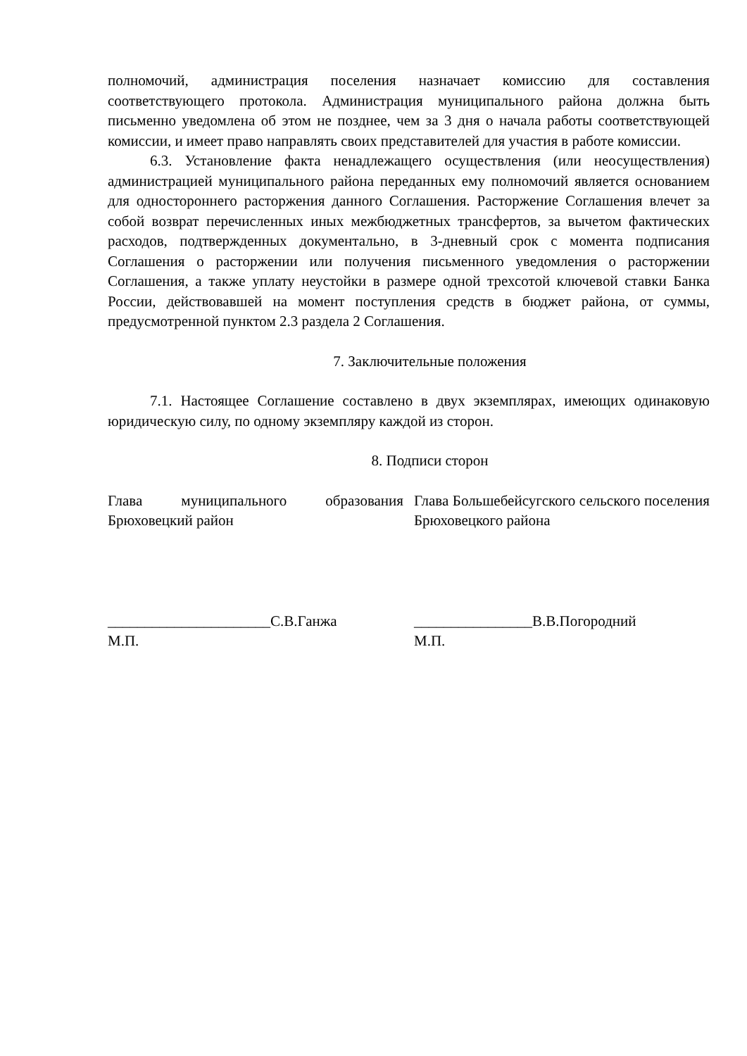полномочий, администрация поселения назначает комиссию для составления соответствующего протокола. Администрация муниципального района должна быть письменно уведомлена об этом не позднее, чем за 3 дня о начала работы соответствующей комиссии, и имеет право направлять своих представителей для участия в работе комиссии.
6.3. Установление факта ненадлежащего осуществления (или неосуществления) администрацией муниципального района переданных ему полномочий является основанием для одностороннего расторжения данного Соглашения. Расторжение Соглашения влечет за собой возврат перечисленных иных межбюджетных трансфертов, за вычетом фактических расходов, подтвержденных документально, в 3-дневный срок с момента подписания Соглашения о расторжении или получения письменного уведомления о расторжении Соглашения, а также уплату неустойки в размере одной трехсотой ключевой ставки Банка России, действовавшей на момент поступления средств в бюджет района, от суммы, предусмотренной пунктом 2.3 раздела 2 Соглашения.
7. Заключительные положения
7.1. Настоящее Соглашение составлено в двух экземплярах, имеющих одинаковую юридическую силу, по одному экземпляру каждой из сторон.
8. Подписи сторон
Глава муниципального образования Брюховецкий район
______________________С.В.Ганжа
М.П.
Глава Большебейсугского сельского поселения Брюховецкого района
________________В.В.Погородний
М.П.